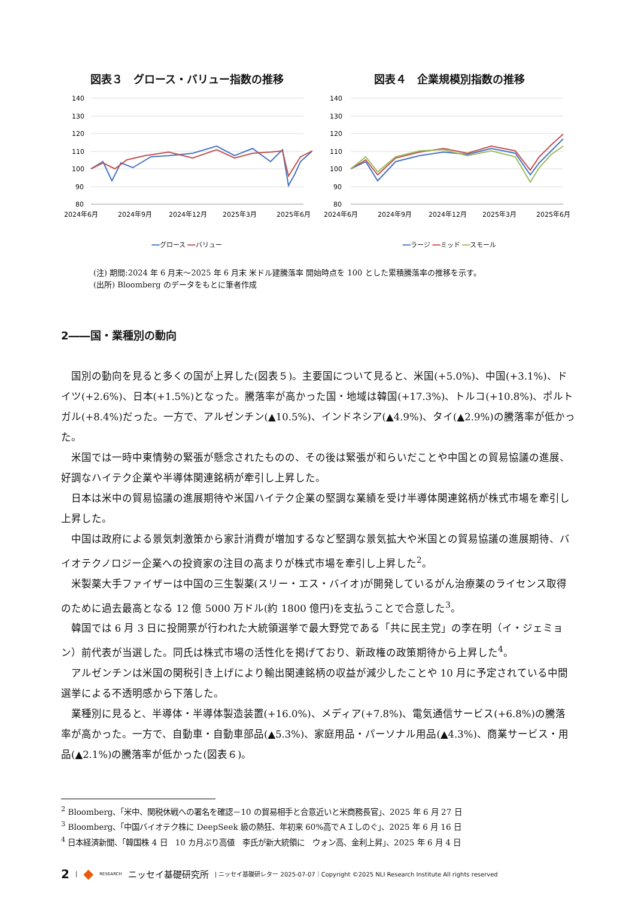図表３　グロース・バリュー指数の推移
140
130
120
110
100
90
80
2024年6月
2024年9月
2024年12月
2025年3月
2025年6月
━━グロース ━━バリュー
図表４　企業規模別指数の推移
140
130
120
110
100
90
80
2024年6月
2024年9月
2024年12月
2025年3月
2025年6月
━━ラージ ━━ミッド ━━スモール
(注) 期間:2024 年 6 月末～2025 年 6 月末 米ドル建騰落率 開始時点を 100 とした累積騰落率の推移を示す。
(出所) Bloomberg のデータをもとに筆者作成
2――国・業種別の動向
国別の動向を見ると多くの国が上昇した(図表５)。主要国について見ると、米国(+5.0%)、中国(+3.1%)、ドイツ(+2.6%)、日本(+1.5%)となった。騰落率が高かった国・地域は韓国(+17.3%)、トルコ(+10.8%)、ポルトガル(+8.4%)だった。一方で、アルゼンチン(▲10.5%)、インドネシア(▲4.9%)、タイ(▲2.9%)の騰落率が低かった。
米国では一時中東情勢の緊張が懸念されたものの、その後は緊張が和らいだことや中国との貿易協議の進展、好調なハイテク企業や半導体関連銘柄が牽引し上昇した。
日本は米中の貿易協議の進展期待や米国ハイテク企業の堅調な業績を受け半導体関連銘柄が株式市場を牽引し上昇した。
中国は政府による景気刺激策から家計消費が増加するなど堅調な景気拡大や米国との貿易協議の進展期待、バイオテクノロジー企業への投資家の注目の高まりが株式市場を牽引し上昇した<sup>2</sup>。
米製薬大手ファイザーは中国の三生製薬(スリー・エス・バイオ)が開発しているがん治療薬のライセンス取得のために過去最高となる 12 億 5000 万ドル(約 1800 億円)を支払うことで合意した<sup>3</sup>。
韓国では 6 月 3 日に投開票が行われた大統領選挙で最大野党である「共に民主党」の李在明（イ・ジェミョン）前代表が当選した。同氏は株式市場の活性化を掲げており、新政権の政策期待から上昇した<sup>4</sup>。
アルゼンチンは米国の関税引き上げにより輸出関連銘柄の収益が減少したことや 10 月に予定されている中間選挙による不透明感から下落した。
業種別に見ると、半導体・半導体製造装置(+16.0%)、メディア(+7.8%)、電気通信サービス(+6.8%)の騰落率が高かった。一方で、自動車・自動車部品(▲5.3%)、家庭用品・パーソナル用品(▲4.3%)、商業サービス・用品(▲2.1%)の騰落率が低かった(図表６)。
<sup>2</sup> Bloomberg、「米中、関税休戦への署名を確認－10 の貿易相手と合意近いと米商務長官」、2025 年 6 月 27 日
<sup>3</sup> Bloomberg、「中国バイオテク株に DeepSeek 級の熱狂、年初来 60%高でＡＩしのぐ」、2025 年 6 月 16 日
<sup>4</sup> 日本経済新聞、「韓国株 4 日　10 カ月ぶり高値　李氏が新大統領に　ウォン高、金利上昇」、2025 年 6 月 4 日
2 | ◆ RESEARCH ニッセイ基礎研究所 | ニッセイ基礎研レター 2025-07-07｜Copyright ©2025 NLI Research Institute All rights reserved